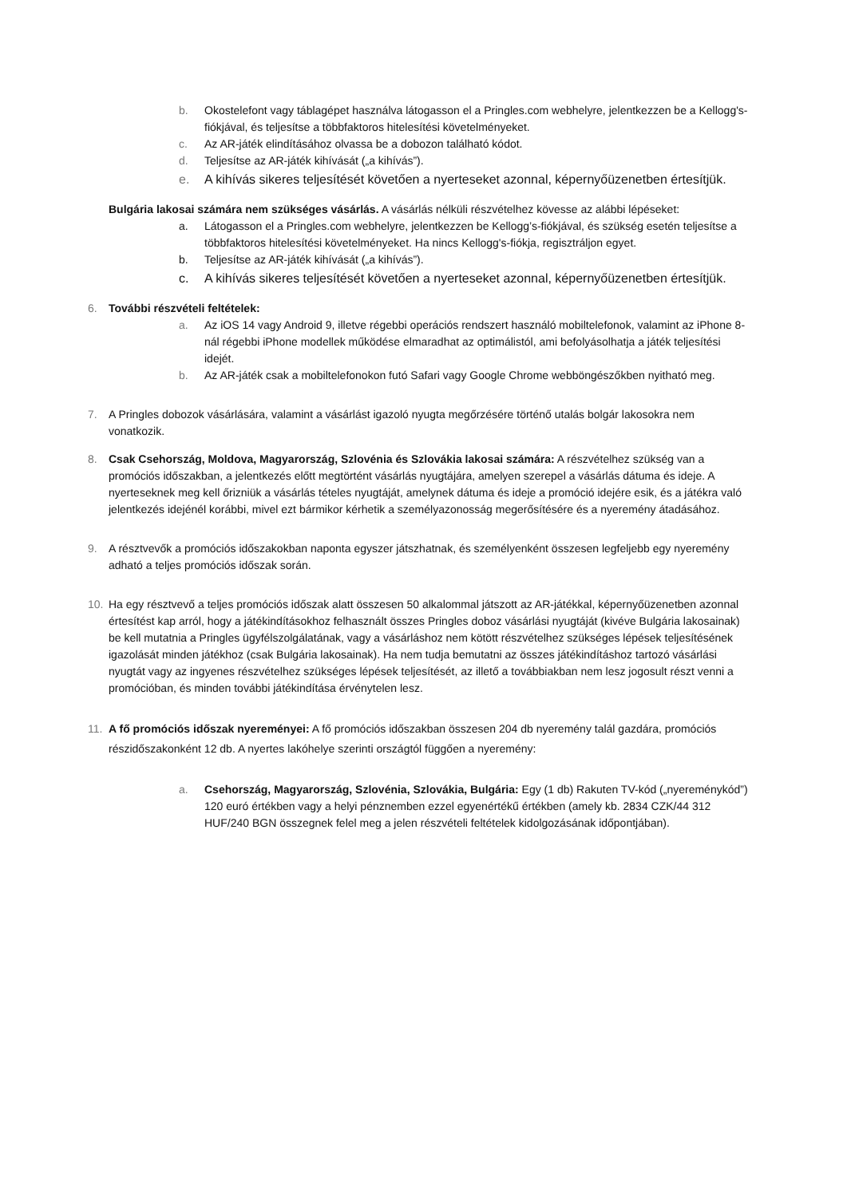b. Okostelefont vagy táblagépet használva látogasson el a Pringles.com webhelyre, jelentkezzen be a Kellogg's-fiókjával, és teljesítse a többfaktoros hitelesítési követelményeket.
c. Az AR-játék elindításához olvassa be a dobozon található kódot.
d. Teljesítse az AR-játék kihívását („a kihívás”).
e. A kihívás sikeres teljesítését követően a nyerteseket azonnal, képernyőüzenetben értesítjük.
Bulgária lakosai számára nem szükséges vásárlás. A vásárlás nélküli részvételhez kövesse az alábbi lépéseket:
a. Látogasson el a Pringles.com webhelyre, jelentkezzen be Kellogg’s-fiókjával, és szükség esetén teljesítse a többfaktoros hitelesítési követelményeket. Ha nincs Kellogg's-fiókja, regisztráljon egyet.
b. Teljesítse az AR-játék kihívását („a kihívás”).
c. A kihívás sikeres teljesítését követően a nyerteseket azonnal, képernyőüzenetben értesítjük.
6. További részvételi feltételek:
a. Az iOS 14 vagy Android 9, illetve régebbi operációs rendszert használó mobiltelefonok, valamint az iPhone 8-nál régebbi iPhone modellek működése elmaradhat az optimálistól, ami befolyásolhatja a játék teljesítési idejét.
b. Az AR-játék csak a mobiltelefonokon futó Safari vagy Google Chrome webböngészőkben nyitható meg.
7. A Pringles dobozok vásárlására, valamint a vásárlást igazoló nyugta megőrzésére történő utalás bolgár lakosokra nem vonatkozik.
8. Csak Csehország, Moldova, Magyarország, Szlovénia és Szlovákia lakosai számára: A részvételhez szükség van a promóciós időszakban, a jelentkezés előtt megtörtént vásárlás nyugtájára, amelyen szerepel a vásárlás dátuma és ideje. A nyerteseknek meg kell őrizniük a vásárlás tételes nyugtáját, amelynek dátuma és ideje a promóció idejére esik, és a játékra való jelentkezés idejénél korábbi, mivel ezt bármikor kérhetik a személyazonosság megerősítésére és a nyeremény átadásához.
9. A résztvevők a promóciós időszakokban naponta egyszer játszhatnak, és személyenként összesen legfeljebb egy nyeremény adható a teljes promóciós időszak során.
10. Ha egy résztvevő a teljes promóciós időszak alatt összesen 50 alkalommal játszott az AR-játékkal, képernyőüzenetben azonnal értesítést kap arról, hogy a játékindításokhoz felhasznált összes Pringles doboz vásárlási nyugtáját (kivéve Bulgária lakosainak) be kell mutatnia a Pringles ügyfélszolgálatának, vagy a vásárláshoz nem kötött részvételhez szükséges lépések teljesítésének igazolását minden játékhoz (csak Bulgária lakosainak). Ha nem tudja bemutatni az összes játékindításhoz tartozó vásárlási nyugtát vagy az ingyenes részvételhez szükséges lépések teljesítését, az illető a továbbiakban nem lesz jogosult részt venni a promócióban, és minden további játékindítása érvénytelen lesz.
11. A fő promóciós időszak nyereményei: A fő promóciós időszakban összesen 204 db nyeremény talál gazdára, promóciós részidőszakonként 12 db. A nyertes lakóhelye szerinti országtól függően a nyeremény:
a. Csehország, Magyarország, Szlovénia, Szlovákia, Bulgária: Egy (1 db) Rakuten TV-kód („nyereménykód”) 120 euró értékben vagy a helyi pénznemben ezzel egyenértékű értékben (amely kb. 2834 CZK/44 312 HUF/240 BGN összegnek felel meg a jelen részvételi feltételek kidolgozásának időpontjában).